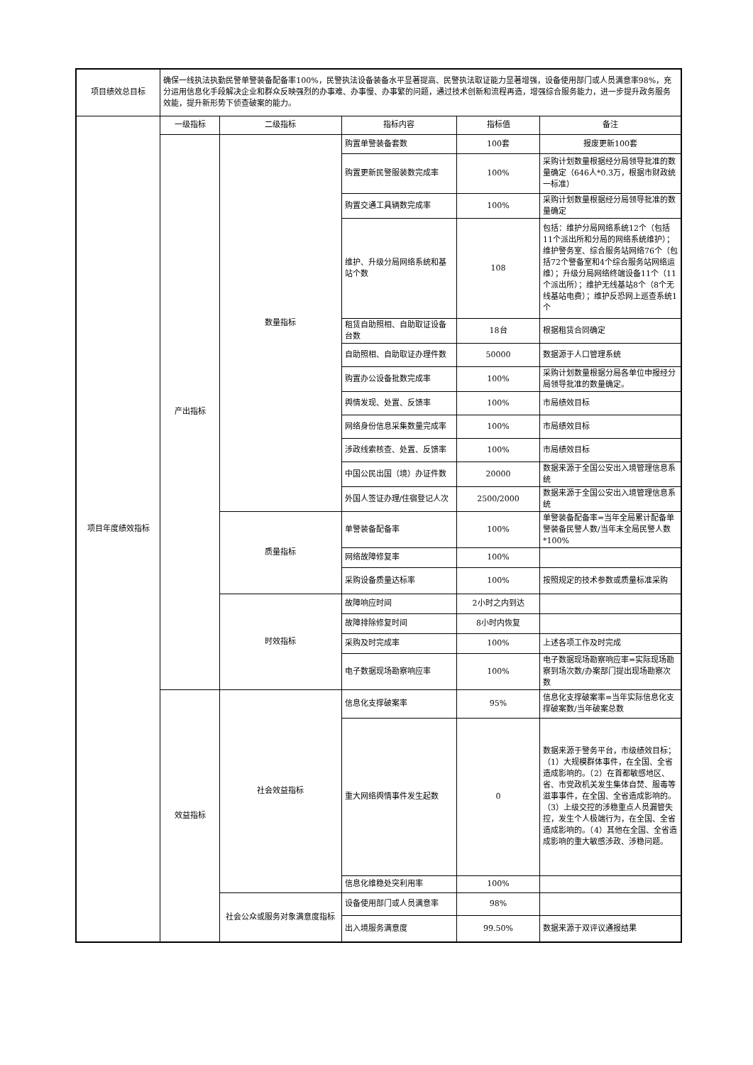| 项目绩效总目标 | 确保一线执法执勤民警单警装备配备率100%，民警执法设备装备水平显著提高、民警执法取证能力显著增强，设备使用部门或人员满意率98%，充分运用信息化手段解决企业和群众反映强烈的办事难、办事慢、办事繁的问题，通过技术创新和流程再造，增强综合服务能力，进一步提升政务服务效能，提升新形势下侦查破案的能力。 | | | | |
| 项目年度绩效指标 | 一级指标 | 二级指标 | 指标内容 | 指标值 | 备注 |
| | 产出指标 | 数量指标 | 购置单警装备套数 | 100套 | 报废更新100套 |
| | | | 购置更新民警服装数完成率 | 100% | 采购计划数量根据经分局领导批准的数量确定（646人*0.3万，根据市财政统一标准） |
| | | | 购置交通工具辆数完成率 | 100% | 采购计划数量根据经分局领导批准的数量确定 |
| | | | 维护、升级分局网络系统和基站个数 | 108 | 包括：维护分局网络系统12个（包括11个派出所和分局的网络系统维护）；维护警务室、综合服务站网络76个（包括72个警备室和4个综合服务站网络运维）；升级分局网络终端设备11个（11个派出所）；维护无线基站8个（8个无线基站电费）；维护反恐网上巡查系统1个 |
| | | | 租赁自助照相、自助取证设备台数 | 18台 | 根据租赁合同确定 |
| | | | 自助照相、自助取证办理件数 | 50000 | 数据源于人口管理系统 |
| | | | 购置办公设备批数完成率 | 100% | 采购计划数量根据分局各单位申报经分局领导批准的数量确定。 |
| | | | 舆情发现、处置、反馈率 | 100% | 市局绩效目标 |
| | | | 网络身份信息采集数量完成率 | 100% | 市局绩效目标 |
| | | | 涉政线索核查、处置、反馈率 | 100% | 市局绩效目标 |
| | | | 中国公民出国（境）办证件数 | 20000 | 数据来源于全国公安出入境管理信息系统 |
| | | | 外国人签证办理/住宿登记人次 | 2500/2000 | 数据来源于全国公安出入境管理信息系统 |
| | | 质量指标 | 单警装备配备率 | 100% | 单警装备配备率=当年全局累计配备单警装备民警人数/当年末全局民警人数*100% |
| | | | 网络故障修复率 | 100% | |
| | | | 采购设备质量达标率 | 100% | 按照规定的技术参数或质量标准采购 |
| | | 时效指标 | 故障响应时间 | 2小时之内到达 | |
| | | | 故障排除修复时间 | 8小时内恢复 | |
| | | | 采购及时完成率 | 100% | 上述各项工作及时完成 |
| | | | 电子数据现场勘察响应率 | 100% | 电子数据现场勘察响应率=实际现场勘察到场次数/办案部门提出现场勘察次数 |
| | 效益指标 | 社会效益指标 | 信息化支撑破案率 | 95% | 信息化支撑破案率=当年实际信息化支撑破案数/当年破案总数 |
| | | | 重大网络舆情事件发生起数 | 0 | 数据来源于警务平台，市级绩效目标； （1）大规模群体事件，在全国、全省造成影响的。（2）在首都敏感地区、省、市党政机关发生集体自焚、服毒等滋事事件，在全国、全省造成影响的。（3）上级交控的涉稳重点人员漏管失控，发生个人极端行为，在全国、全省造成影响的。（4）其他在全国、全省造成影响的重大敏感涉政、涉稳问题。 |
| | | | 信息化维稳处突利用率 | 100% | |
| | | 社会公众或服务对象满意度指标 | 设备使用部门或人员满意率 | 98% | |
| | | | 出入境服务满意度 | 99.50% | 数据来源于双评议通报结果 |